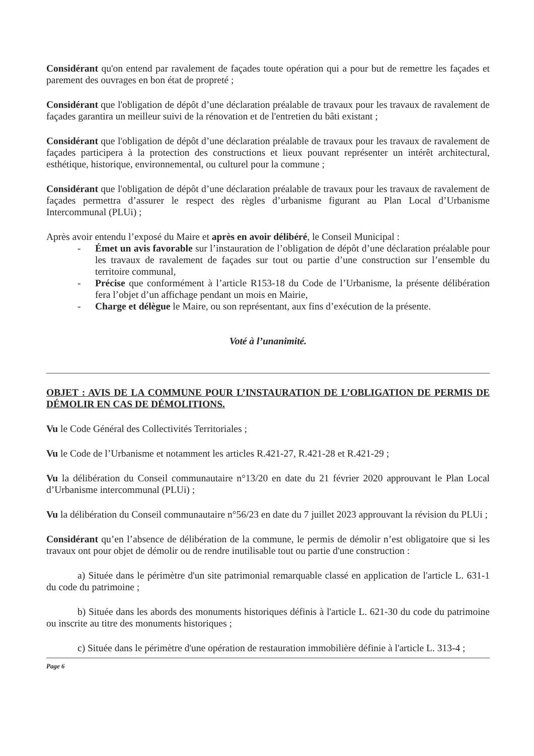Considérant qu'on entend par ravalement de façades toute opération qui a pour but de remettre les façades et parement des ouvrages en bon état de propreté ;
Considérant que l'obligation de dépôt d’une déclaration préalable de travaux pour les travaux de ravalement de façades garantira un meilleur suivi de la rénovation et de l'entretien du bâti existant ;
Considérant que l'obligation de dépôt d’une déclaration préalable de travaux pour les travaux de ravalement de façades participera à la protection des constructions et lieux pouvant représenter un intérêt architectural, esthétique, historique, environnemental, ou culturel pour la commune ;
Considérant que l'obligation de dépôt d’une déclaration préalable de travaux pour les travaux de ravalement de façades permettra d’assurer le respect des règles d’urbanisme figurant au Plan Local d’Urbanisme Intercommunal (PLUi) ;
Après avoir entendu l’exposé du Maire et après en avoir délibéré, le Conseil Municipal :
- Émet un avis favorable sur l’instauration de l’obligation de dépôt d’une déclaration préalable pour les travaux de ravalement de façades sur tout ou partie d’une construction sur l’ensemble du territoire communal,
- Précise que conformément à l’article R153-18 du Code de l’Urbanisme, la présente délibération fera l’objet d’un affichage pendant un mois en Mairie,
- Charge et délègue le Maire, ou son représentant, aux fins d’exécution de la présente.
Voté à l’unanimité.
OBJET : AVIS DE LA COMMUNE POUR L’INSTAURATION DE L’OBLIGATION DE PERMIS DE DÉMOLIR EN CAS DE DÉMOLITIONS.
Vu le Code Général des Collectivités Territoriales ;
Vu le Code de l’Urbanisme et notamment les articles R.421-27, R.421-28 et R.421-29 ;
Vu la délibération du Conseil communautaire n°13/20 en date du 21 février 2020 approuvant le Plan Local d’Urbanisme intercommunal (PLUi) ;
Vu la délibération du Conseil communautaire n°56/23 en date du 7 juillet 2023 approuvant la révision du PLUi ;
Considérant qu’en l’absence de délibération de la commune, le permis de démolir n’est obligatoire que si les travaux ont pour objet de démolir ou de rendre inutilisable tout ou partie d'une construction :
a) Située dans le périmètre d'un site patrimonial remarquable classé en application de l'article L. 631-1 du code du patrimoine ;
b) Située dans les abords des monuments historiques définis à l'article L. 621-30 du code du patrimoine ou inscrite au titre des monuments historiques ;
c) Située dans le périmètre d'une opération de restauration immobilière définie à l'article L. 313-4 ;
Page 6